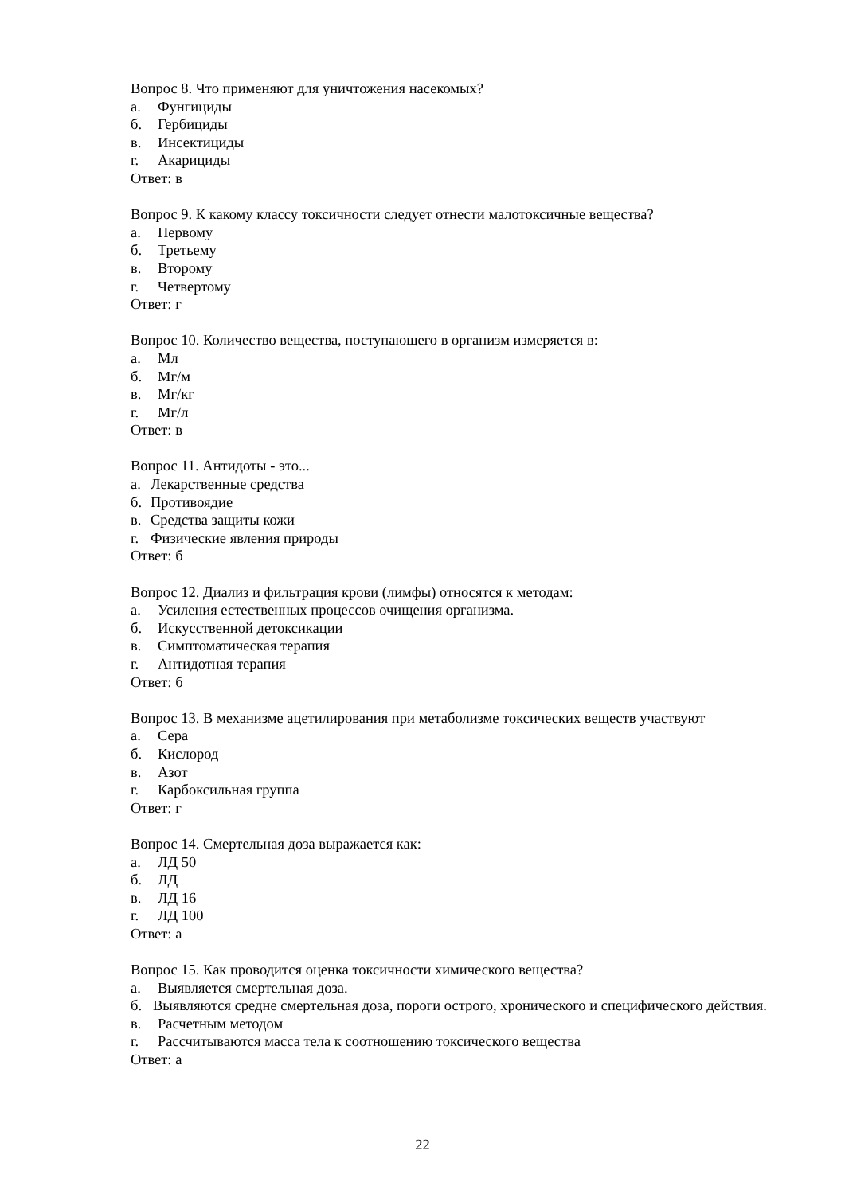Вопрос 8. Что применяют для уничтожения насекомых?
а. Фунгициды
б. Гербициды
в. Инсектициды
г. Акарициды
Ответ: в
Вопрос 9. К какому классу токсичности следует отнести малотоксичные вещества?
а. Первому
б. Третьему
в. Второму
г. Четвертому
Ответ: г
Вопрос 10. Количество вещества, поступающего в организм измеряется в:
а. Мл
б. Мг/м
в. Мг/кг
г. Мг/л
Ответ: в
Вопрос 11. Антидоты - это...
а. Лекарственные средства
б. Противоядие
в. Средства защиты кожи
г. Физические явления природы
Ответ: б
Вопрос 12. Диализ и фильтрация крови (лимфы) относятся к методам:
а. Усиления естественных процессов очищения организма.
б. Искусственной детоксикации
в. Симптоматическая терапия
г. Антидотная терапия
Ответ: б
Вопрос 13. В механизме ацетилирования при метаболизме токсических веществ участвуют
а. Сера
б. Кислород
в. Азот
г. Карбоксильная группа
Ответ: г
Вопрос 14. Смертельная доза выражается как:
а. ЛД 50
б. ЛД
в. ЛД 16
г. ЛД 100
Ответ: а
Вопрос 15. Как проводится оценка токсичности химического вещества?
а. Выявляется смертельная доза.
б. Выявляются средне смертельная доза, пороги острого, хронического и специфического действия.
в. Расчетным методом
г. Рассчитываются масса тела к соотношению токсического вещества
Ответ: а
22